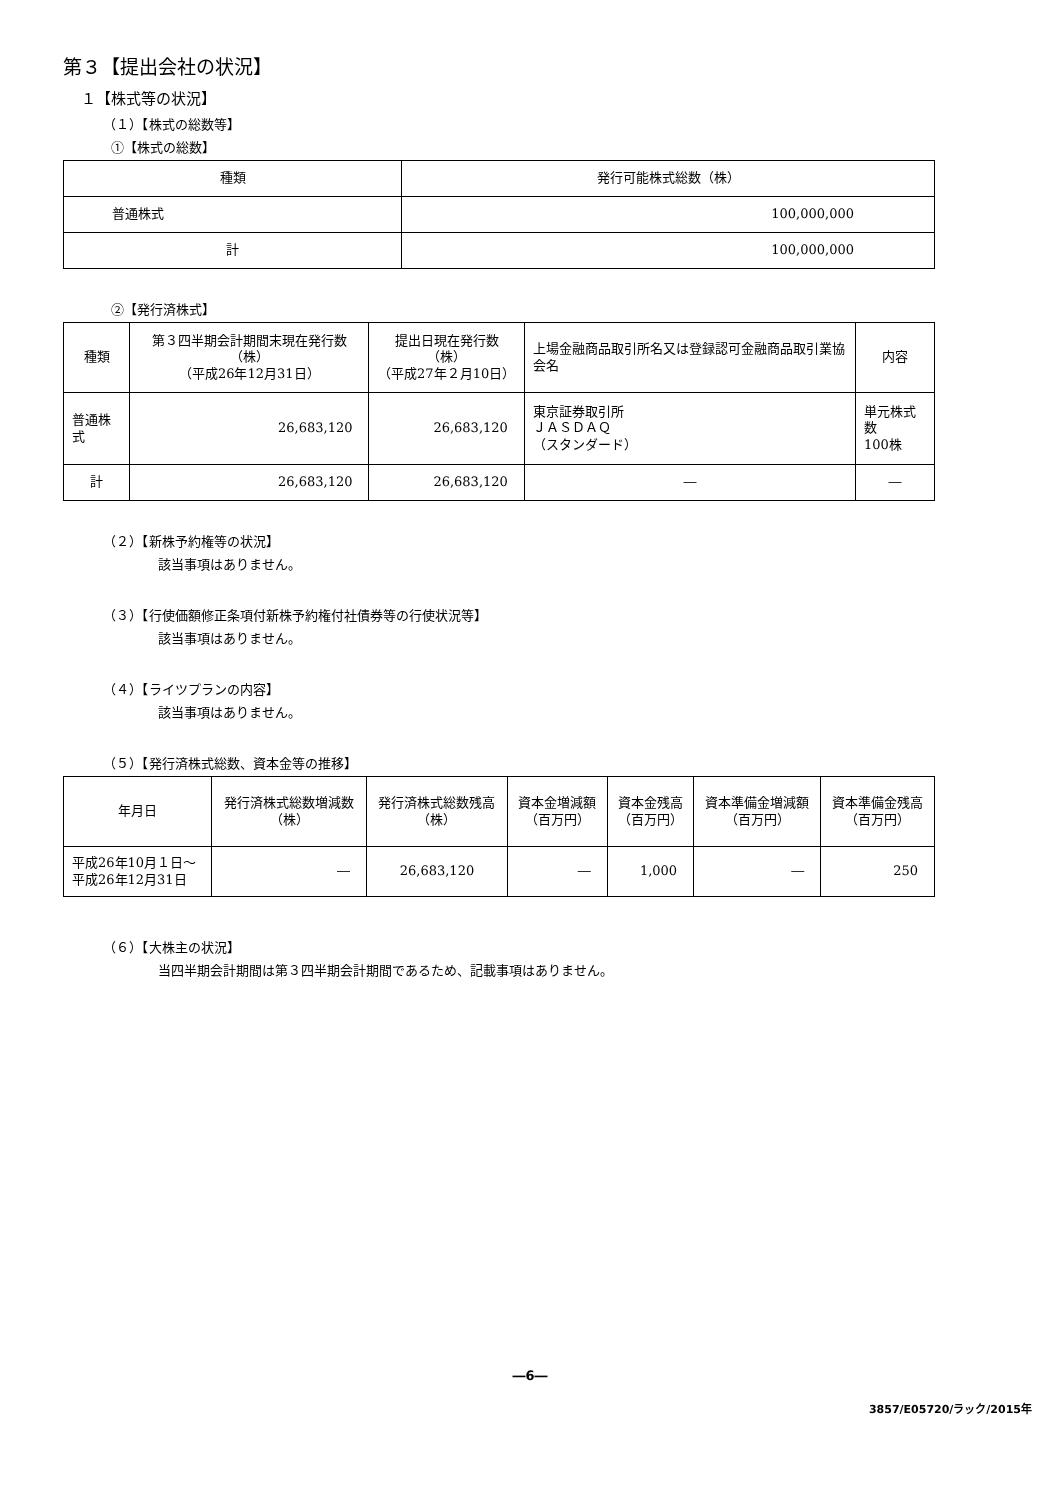第３【提出会社の状況】
１【株式等の状況】
（１）【株式の総数等】
①【株式の総数】
| 種類 | 発行可能株式総数（株） |
| --- | --- |
| 普通株式 | 100,000,000 |
| 計 | 100,000,000 |
②【発行済株式】
| 種類 | 第３四半期会計期間末現在発行数（株） （平成26年12月31日） | 提出日現在発行数（株） （平成27年２月10日） | 上場金融商品取引所名又は登録認可金融商品取引業協会名 | 内容 |
| --- | --- | --- | --- | --- |
| 普通株式 | 26,683,120 | 26,683,120 | 東京証券取引所 ＪＡＳＤＡＱ （スタンダード） | 単元株式数 100株 |
| 計 | 26,683,120 | 26,683,120 | ― | ― |
（２）【新株予約権等の状況】
該当事項はありません。
（３）【行使価額修正条項付新株予約権付社債券等の行使状況等】
該当事項はありません。
（４）【ライツプランの内容】
該当事項はありません。
（５）【発行済株式総数、資本金等の推移】
| 年月日 | 発行済株式総数増減数 （株） | 発行済株式総数残高 （株） | 資本金増減額 （百万円） | 資本金残高 （百万円） | 資本準備金増減額 （百万円） | 資本準備金残高 （百万円） |
| --- | --- | --- | --- | --- | --- | --- |
| 平成26年10月１日～ 平成26年12月31日 | ― | 26,683,120 | ― | 1,000 | ― | 250 |
（６）【大株主の状況】
当四半期会計期間は第３四半期会計期間であるため、記載事項はありません。
―6―
3857/E05720/ラック/2015年